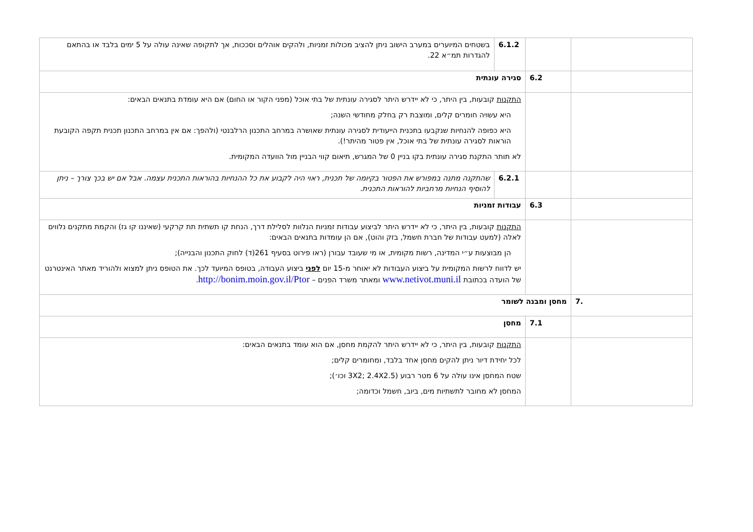| | | / 6.1.2 / בשטחים המיוערים במערב הישוב ניתן להציב מכולות זמניות, ולהקים אוהלים וסככות, אך לתקופה שאינה עולה על 5 ימים בלבד או בהתאם להגדרות תמ״א 22. / |
| | 6.2 | סגירה עונתית |
| | | התקנות קובעות, בין היתר, כי לא יידרש היתר לסגירה עונתית של בתי אוכל (מפני הקור או החום) אם היא עומדת בתנאים הבאים: היא עשויה חומרים קלים, ומוצבת רק בחלק מחודשי השנה; היא כפופה להנחיות שנקבעו בתכנית הייעודית לסגירה עונתית שאושרה במרחב התכנון הרלבנטי (ולהפך: אם אין במרחב התכנון תכנית תקפה הקובעת הוראות לסגירה עונתית של בתי אוכל, אין פטור מהיתר!). לא תותר התקנת סגירה עונתית בקו בניין 0 של המגרש, תיאום קווי הבניין מול הוועדה המקומית. |
| | | / 6.2.1 / שהתקנה מתנה במפורש את הפטור בקיומה של תכנית, ראוי היה לקבוע את כל ההנחיות בהוראות התכנית עצמה. אבל אם יש בכך צורך – ניתן להוסיף הנחיות מרחביות להוראות התכנית. / |
| | 6.3 | עבודות זמניות |
| | | התקנות קובעות, בין היתר, כי לא יידרש היתר לביצוע עבודות זמניות הנלוות לסלילת דרך, הנחת קו תשתית תת קרקעי (שאיננו קו גז) והקמת מתקנים נלווים לאלה (למעט עבודות של חברת חשמל, בזק והוט), אם הן עומדות בתנאים הבאים: הן מבוצעות ע״י המדינה, רשות מקומית, או מי שעובד עבורן (ראו פירוט בסעיף 261(ד) לחוק התכנון והבנייה); יש לדווח לרשות המקומית על ביצוע העבודות לא יאוחר מ-15 יום לפני ביצוע העבודה, בטופס המיועד לכך. את הטופס ניתן למצוא ולהוריד מאתר האינטרנט של הועדה בכתובת www.netivot.muni.il ומאתר משרד הפנים – http://bonim.moin.gov.il/Ptor . |
| .7 | מחסן ומבנה לשומר | |
| | 7.1 | מחסן |
| | | התקנות קובעות, בין היתר, כי לא יידרש היתר להקמת מחסן, אם הוא עומד בתנאים הבאים: לכל יחידת דיור ניתן להקים מחסן אחד בלבד, ומחומרים קלים; שטח המחסן אינו עולה על 6 מטר רבוע (3X2; 2.4X2.5 וכו׳); המחסן לא מחובר לתשתיות מים, ביוב, חשמל וכדומה; |